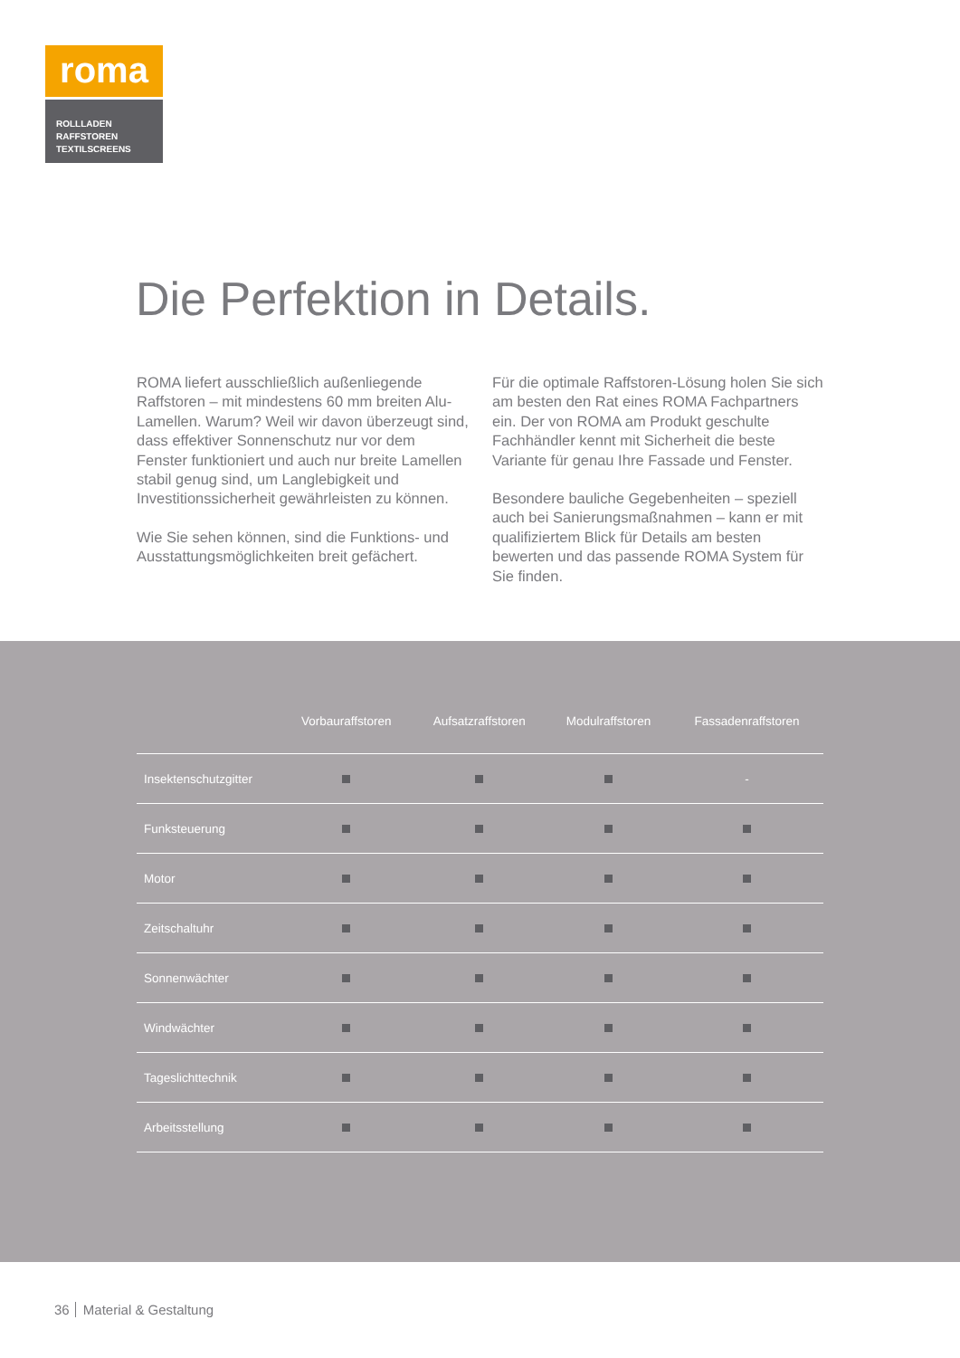roma
ROLLLADEN
RAFFSTOREN
TEXTILSCREENS
Die Perfektion in Details.
ROMA liefert ausschließlich außenliegende Raffstoren – mit mindestens 60 mm breiten Alu-Lamellen. Warum? Weil wir davon überzeugt sind, dass effektiver Sonnenschutz nur vor dem Fenster funktioniert und auch nur breite Lamellen stabil genug sind, um Langlebigkeit und Investitionssicherheit gewährleisten zu können.
Wie Sie sehen können, sind die Funktions- und Ausstattungsmöglichkeiten breit gefächert.
Für die optimale Raffstoren-Lösung holen Sie sich am besten den Rat eines ROMA Fachpartners ein. Der von ROMA am Produkt geschulte Fachhändler kennt mit Sicherheit die beste Variante für genau Ihre Fassade und Fenster.
Besondere bauliche Gegebenheiten – speziell auch bei Sanierungsmaßnahmen – kann er mit qualifiziertem Blick für Details am besten bewerten und das passende ROMA System für Sie finden.
| | Vorbauraffstoren | Aufsatzraffstoren | Modulraffstoren | Fassadenraffstoren |
| --- | --- | --- | --- | --- |
| Insektenschutzgitter | | | | - |
| Funksteuerung | | | | |
| Motor | | | | |
| Zeitschaltuhr | | | | |
| Sonnenwächter | | | | |
| Windwächter | | | | |
| Tageslichttechnik | | | | |
| Arbeitsstellung | | | | |
36 Material & Gestaltung